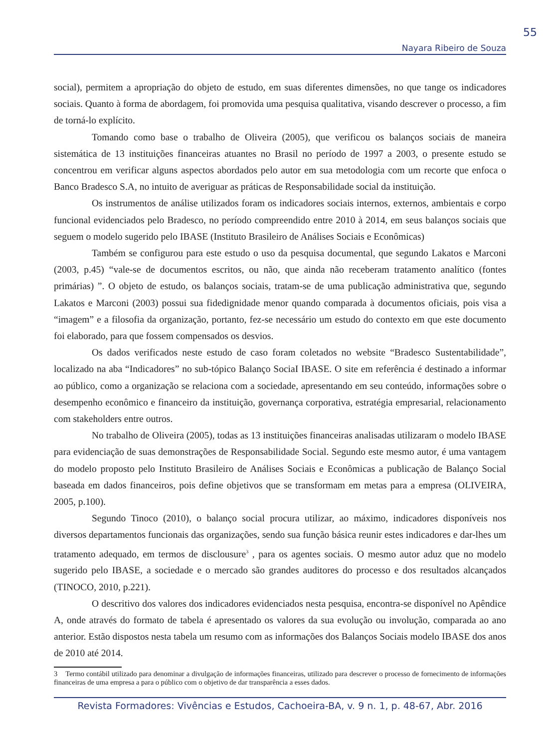55
Nayara Ribeiro de Souza
social), permitem a apropriação do objeto de estudo, em suas diferentes dimensões, no que tange os indicadores sociais. Quanto à forma de abordagem, foi promovida uma pesquisa qualitativa, visando descrever o processo, a fim de torná-lo explícito.
Tomando como base o trabalho de Oliveira (2005), que verificou os balanços sociais de maneira sistemática de 13 instituições financeiras atuantes no Brasil no período de 1997 a 2003, o presente estudo se concentrou em verificar alguns aspectos abordados pelo autor em sua metodologia com um recorte que enfoca o Banco Bradesco S.A, no intuito de averiguar as práticas de Responsabilidade social da instituição.
Os instrumentos de análise utilizados foram os indicadores sociais internos, externos, ambientais e corpo funcional evidenciados pelo Bradesco, no período compreendido entre 2010 à 2014, em seus balanços sociais que seguem o modelo sugerido pelo IBASE (Instituto Brasileiro de Análises Sociais e Econômicas)
Também se configurou para este estudo o uso da pesquisa documental, que segundo Lakatos e Marconi (2003, p.45) “vale-se de documentos escritos, ou não, que ainda não receberam tratamento analítico (fontes primárias) ”. O objeto de estudo, os balanços sociais, tratam-se de uma publicação administrativa que, segundo Lakatos e Marconi (2003) possui sua fidedignidade menor quando comparada à documentos oficiais, pois visa a “imagem” e a filosofia da organização, portanto, fez-se necessário um estudo do contexto em que este documento foi elaborado, para que fossem compensados os desvios.
Os dados verificados neste estudo de caso foram coletados no website “Bradesco Sustentabilidade”, localizado na aba “Indicadores” no sub-tópico Balanço SociaI IBASE. O site em referência é destinado a informar ao público, como a organização se relaciona com a sociedade, apresentando em seu conteúdo, informações sobre o desempenho econômico e financeiro da instituição, governança corporativa, estratégia empresarial, relacionamento com stakeholders entre outros.
No trabalho de Oliveira (2005), todas as 13 instituições financeiras analisadas utilizaram o modelo IBASE para evidenciação de suas demonstrações de Responsabilidade Social. Segundo este mesmo autor, é uma vantagem do modelo proposto pelo Instituto Brasileiro de Análises Sociais e Econômicas a publicação de Balanço Social baseada em dados financeiros, pois define objetivos que se transformam em metas para a empresa (OLIVEIRA, 2005, p.100).
Segundo Tinoco (2010), o balanço social procura utilizar, ao máximo, indicadores disponíveis nos diversos departamentos funcionais das organizações, sendo sua função básica reunir estes indicadores e dar-lhes um tratamento adequado, em termos de disclousure<sup>3</sup> , para os agentes sociais. O mesmo autor aduz que no modelo sugerido pelo IBASE, a sociedade e o mercado são grandes auditores do processo e dos resultados alcançados (TINOCO, 2010, p.221).
O descritivo dos valores dos indicadores evidenciados nesta pesquisa, encontra-se disponível no Apêndice A, onde através do formato de tabela é apresentado os valores da sua evolução ou involução, comparada ao ano anterior. Estão dispostos nesta tabela um resumo com as informações dos Balanços Sociais modelo IBASE dos anos de 2010 até 2014.
3 Termo contábil utilizado para denominar a divulgação de informações financeiras, utilizado para descrever o processo de fornecimento de informações financeiras de uma empresa a para o público com o objetivo de dar transparência a esses dados.
Revista Formadores: Vivências e Estudos, Cachoeira-BA, v. 9 n. 1, p. 48-67, Abr. 2016